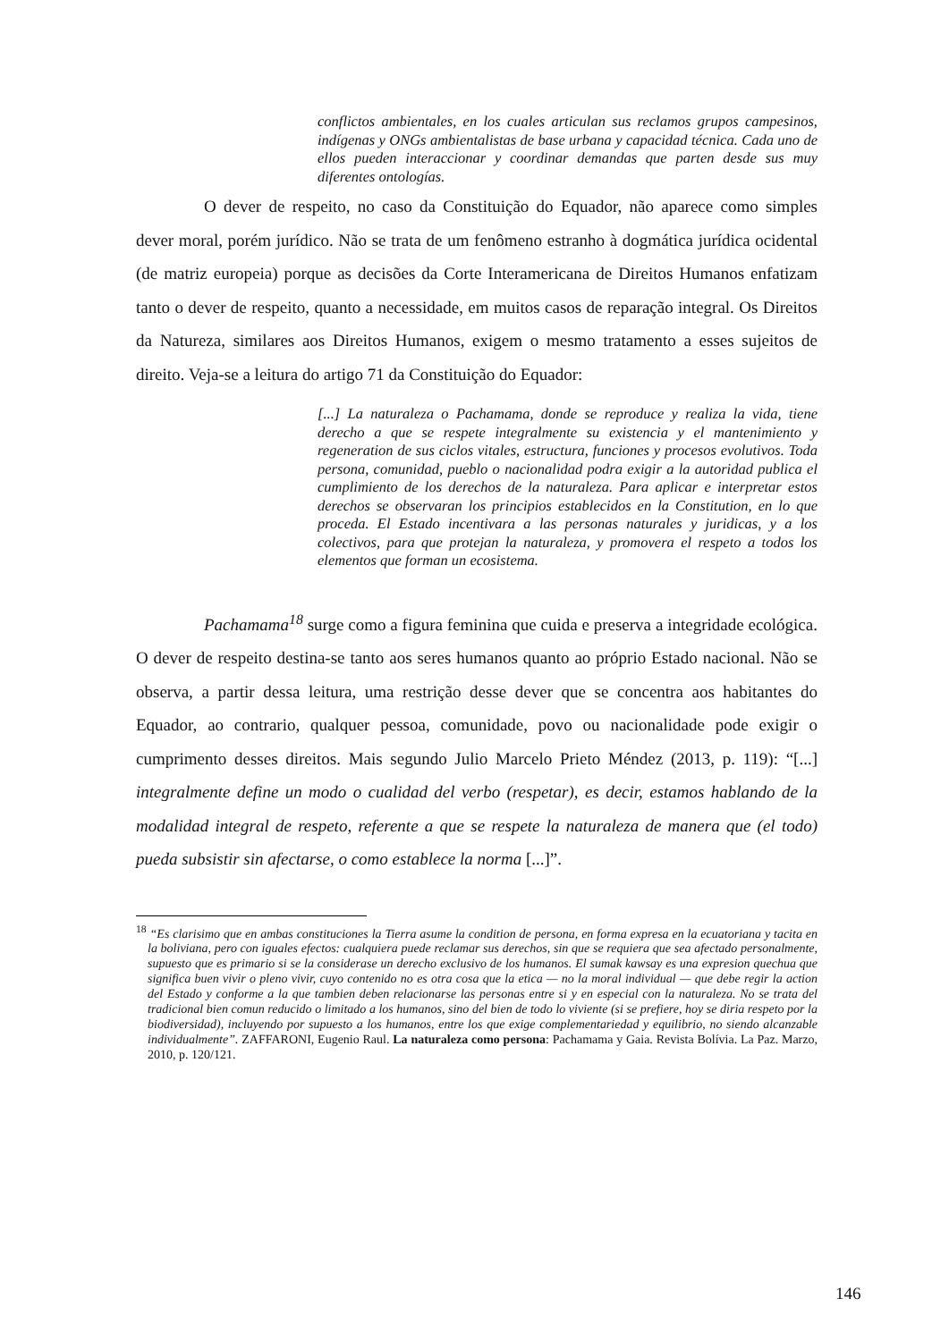conflictos ambientales, en los cuales articulan sus reclamos grupos campesinos, indígenas y ONGs ambientalistas de base urbana y capacidad técnica. Cada uno de ellos pueden interaccionar y coordinar demandas que parten desde sus muy diferentes ontologías.
O dever de respeito, no caso da Constituição do Equador, não aparece como simples dever moral, porém jurídico. Não se trata de um fenômeno estranho à dogmática jurídica ocidental (de matriz europeia) porque as decisões da Corte Interamericana de Direitos Humanos enfatizam tanto o dever de respeito, quanto a necessidade, em muitos casos de reparação integral. Os Direitos da Natureza, similares aos Direitos Humanos, exigem o mesmo tratamento a esses sujeitos de direito. Veja-se a leitura do artigo 71 da Constituição do Equador:
[...] La naturaleza o Pachamama, donde se reproduce y realiza la vida, tiene derecho a que se respete integralmente su existencia y el mantenimiento y regeneration de sus ciclos vitales, estructura, funciones y procesos evolutivos. Toda persona, comunidad, pueblo o nacionalidad podra exigir a la autoridad publica el cumplimiento de los derechos de la naturaleza. Para aplicar e interpretar estos derechos se observaran los principios establecidos en la Constitution, en lo que proceda. El Estado incentivara a las personas naturales y juridicas, y a los colectivos, para que protejan la naturaleza, y promovera el respeto a todos los elementos que forman un ecosistema.
Pachamama<sup>18</sup> surge como a figura feminina que cuida e preserva a integridade ecológica. O dever de respeito destina-se tanto aos seres humanos quanto ao próprio Estado nacional. Não se observa, a partir dessa leitura, uma restrição desse dever que se concentra aos habitantes do Equador, ao contrario, qualquer pessoa, comunidade, povo ou nacionalidade pode exigir o cumprimento desses direitos. Mais segundo Julio Marcelo Prieto Méndez (2013, p. 119): “[...] integralmente define un modo o cualidad del verbo (respetar), es decir, estamos hablando de la modalidad integral de respeto, referente a que se respete la naturaleza de manera que (el todo) pueda subsistir sin afectarse, o como establece la norma [...]”.
<sup>18</sup> “Es clarisimo que en ambas constituciones la Tierra asume la condition de persona, en forma expresa en la ecuatoriana y tacita en la boliviana, pero con iguales efectos: cualquiera puede reclamar sus derechos, sin que se requiera que sea afectado personalmente, supuesto que es primario si se la considerase un derecho exclusivo de los humanos. El sumak kawsay es una expresion quechua que significa buen vivir o pleno vivir, cuyo contenido no es otra cosa que la etica — no la moral individual — que debe regir la action del Estado y conforme a la que tambien deben relacionarse las personas entre si y en especial con la naturaleza. No se trata del tradicional bien comun reducido o limitado a los humanos, sino del bien de todo lo viviente (si se prefiere, hoy se diria respeto por la biodiversidad), incluyendo por supuesto a los humanos, entre los que exige complementariedad y equilibrio, no siendo alcanzable individualmente”. ZAFFARONI, Eugenio Raul. La naturaleza como persona: Pachamama y Gaia. Revista Bolívia. La Paz. Marzo, 2010, p. 120/121.
146